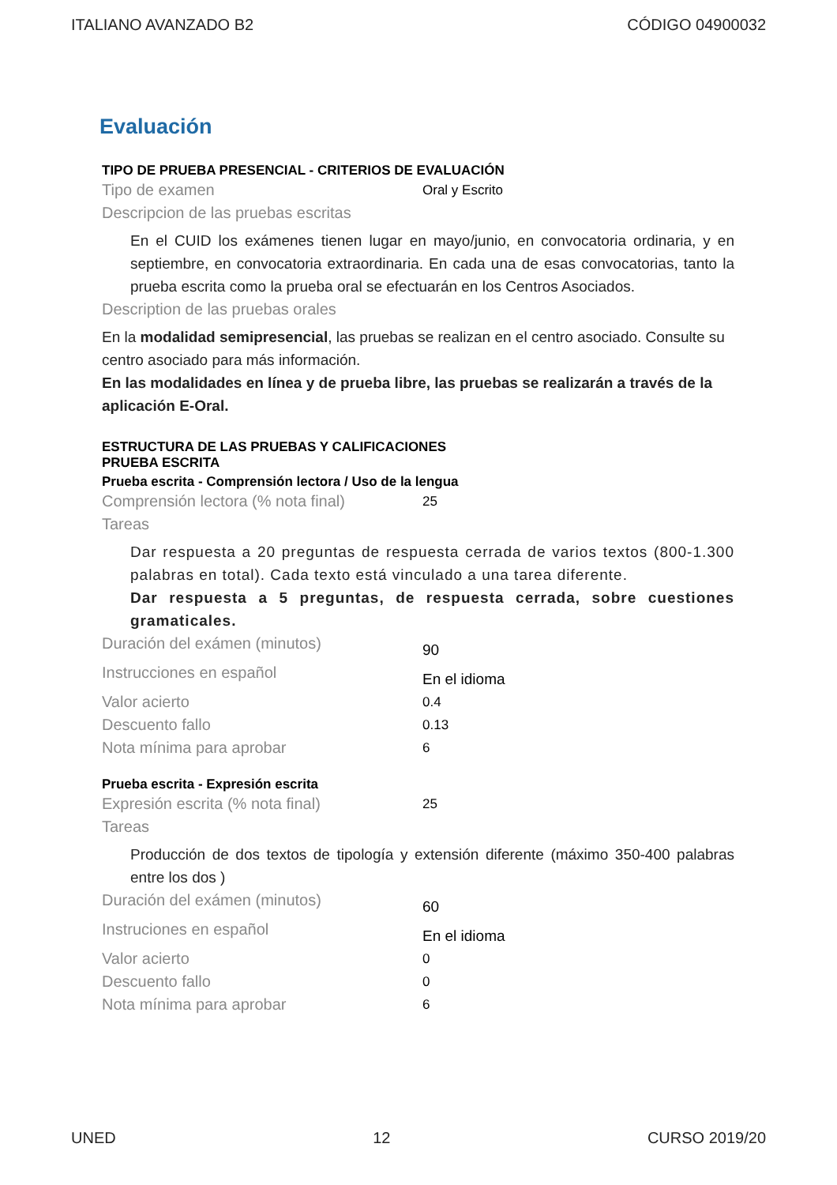ITALIANO AVANZADO B2 CÓDIGO 04900032
Evaluación
TIPO DE PRUEBA PRESENCIAL - CRITERIOS DE EVALUACIÓN
Tipo de examen Oral y Escrito
Descripcion de las pruebas escritas
En el CUID los exámenes tienen lugar en mayo/junio, en convocatoria ordinaria, y en septiembre, en convocatoria extraordinaria. En cada una de esas convocatorias, tanto la prueba escrita como la prueba oral se efectuarán en los Centros Asociados.
Description de las pruebas orales
En la modalidad semipresencial, las pruebas se realizan en el centro asociado. Consulte su centro asociado para más información.
En las modalidades en línea y de prueba libre, las pruebas se realizarán a través de la aplicación E-Oral.
ESTRUCTURA DE LAS PRUEBAS Y CALIFICACIONES
PRUEBA ESCRITA
Prueba escrita - Comprensión lectora / Uso de la lengua
Comprensión lectora (% nota final) 25
Tareas
Dar respuesta a 20 preguntas de respuesta cerrada de varios textos (800-1.300 palabras en total). Cada texto está vinculado a una tarea diferente.
Dar respuesta a 5 preguntas, de respuesta cerrada, sobre cuestiones gramaticales.
Duración del exámen (minutos) 90
Instrucciones en español En el idioma
Valor acierto 0.4
Descuento fallo 0.13
Nota mínima para aprobar 6
Prueba escrita - Expresión escrita
Expresión escrita (% nota final) 25
Tareas
Producción de dos textos de tipología y extensión diferente (máximo 350-400 palabras entre los dos )
Duración del exámen (minutos) 60
Instruciones en español En el idioma
Valor acierto 0
Descuento fallo 0
Nota mínima para aprobar 6
UNED 12 CURSO 2019/20